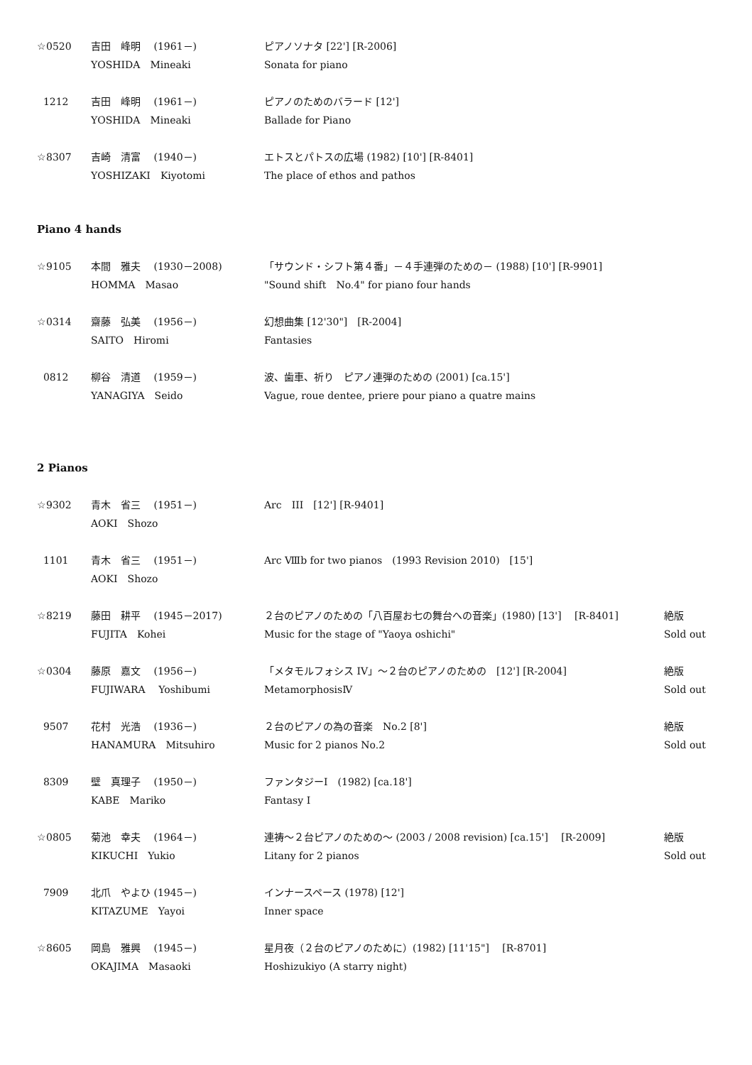| ☆0520 | 吉田 峰明 (1961－) | ピアノソナタ [22'] [R-2006] | |
| | YOSHIDA Mineaki | Sonata for piano | |
| 1212 | 吉田 峰明 (1961－) | ピアノのためのバラード [12'] | |
| | YOSHIDA Mineaki | Ballade for Piano | |
| ☆8307 | 吉崎 清富 (1940－) | エトスとパトスの広場 (1982) [10'] [R-8401] | |
| | YOSHIZAKI Kiyotomi | The place of ethos and pathos | |
Piano 4 hands
| ☆9105 | 本間 雅夫 (1930－2008) | 「サウンド・シフト第４番」－４手連弾のための－ (1988) [10'] [R-9901] | |
| | HOMMA Masao | "Sound shift No.4" for piano four hands | |
| ☆0314 | 齋藤 弘美 (1956－) | 幻想曲集 [12'30"] [R-2004] | |
| | SAITO Hiromi | Fantasies | |
| 0812 | 柳谷 清道 (1959－) | 波、歯車、祈り ピアノ連弾のための (2001) [ca.15'] | |
| | YANAGIYA Seido | Vague, roue dentee, priere pour piano a quatre mains | |
2 Pianos
| ☆9302 | 青木 省三 (1951－) | Arc III [12'] [R-9401] | |
| | AOKI Shozo | | |
| 1101 | 青木 省三 (1951－) | Arc Ⅷb for two pianos (1993 Revision 2010) [15'] | |
| | AOKI Shozo | | |
| ☆8219 | 藤田 耕平 (1945－2017) | ２台のピアノのための「八百屋お七の舞台への音楽」(1980) [13'] [R-8401] | 絶版 |
| | FUJITA Kohei | Music for the stage of "Yaoya oshichi" | Sold out |
| ☆0304 | 藤原 嘉文 (1956－) | 「メタモルフォシス IV」～２台のピアノのための [12'] [R-2004] | 絶版 |
| | FUJIWARA Yoshibumi | MetamorphosisⅣ | Sold out |
| 9507 | 花村 光浩 (1936－) | ２台のピアノの為の音楽 No.2 [8'] | 絶版 |
| | HANAMURA Mitsuhiro | Music for 2 pianos No.2 | Sold out |
| 8309 | 壁 真理子 (1950－) | ファンタジーI (1982) [ca.18'] | |
| | KABE Mariko | Fantasy I | |
| ☆0805 | 菊池 幸夫 (1964－) | 連祷～２台ピアノのための～ (2003 / 2008 revision) [ca.15'] [R-2009] | 絶版 |
| | KIKUCHI Yukio | Litany for 2 pianos | Sold out |
| 7909 | 北爪 やよひ (1945－) | インナースペース (1978) [12'] | |
| | KITAZUME Yayoi | Inner space | |
| ☆8605 | 岡島 雅興 (1945－) | 星月夜（２台のピアノのために）(1982) [11'15"] [R-8701] | |
| | OKAJIMA Masaoki | Hoshizukiyo (A starry night) | |